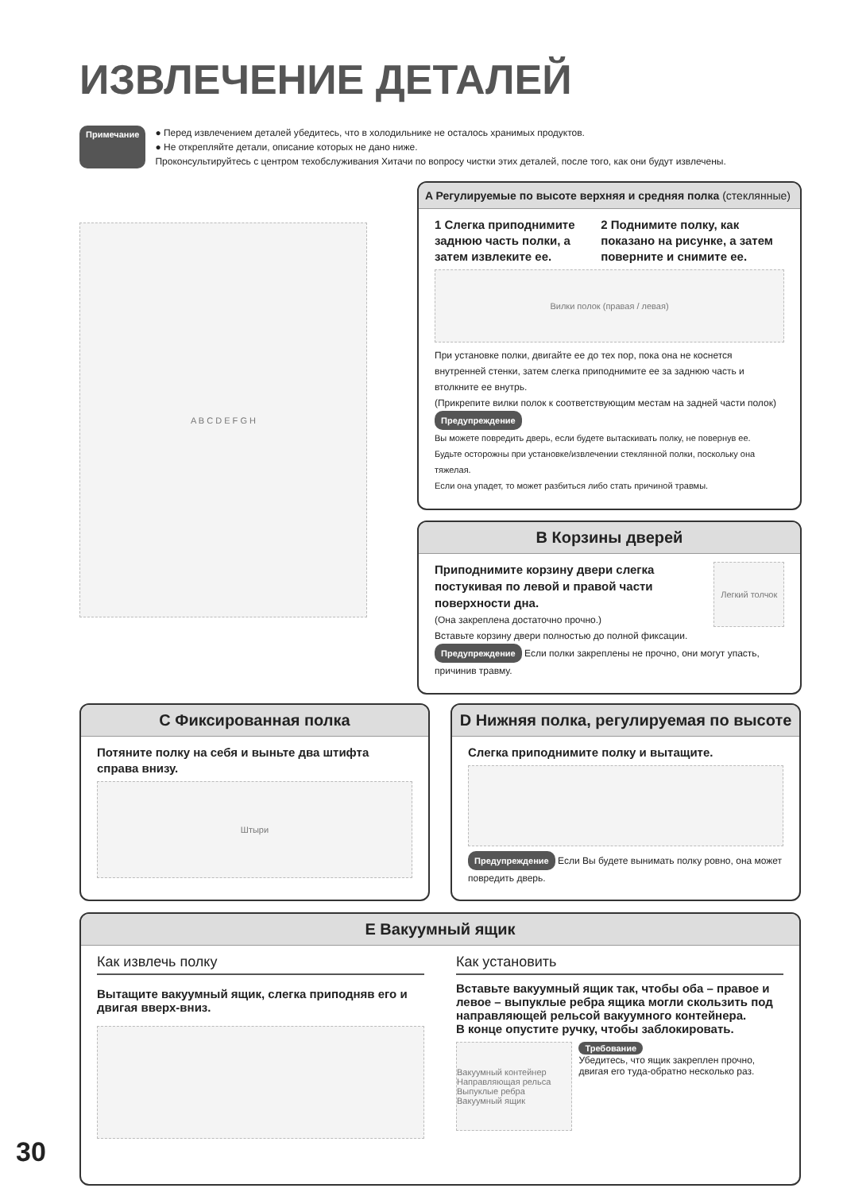ИЗВЛЕЧЕНИЕ ДЕТАЛЕЙ
Примечание ● Перед извлечением деталей убедитесь, что в холодильнике не осталось хранимых продуктов.
● Не открепляйте детали, описание которых не дано ниже.
Проконсультируйтесь с центром техобслуживания Хитачи по вопросу чистки этих деталей, после того, как они будут извлечены.
A B C D E F G H
A Регулируемые по высоте верхняя и средняя полка (стеклянные)
1 Слегка приподнимите заднюю часть полки, а затем извлеките ее.
2 Поднимите полку, как показано на рисунке, а затем поверните и снимите ее.
Вилки полок (правая / левая)
При установке полки, двигайте ее до тех пор, пока она не коснется внутренней стенки, затем слегка приподнимите ее за заднюю часть и втолкните ее внутрь.
(Прикрепите вилки полок к соответствующим местам на задней части полок)
Предупреждение
Вы можете повредить дверь, если будете вытаскивать полку, не повернув ее.
Будьте осторожны при установке/извлечении стеклянной полки, поскольку она тяжелая.
Если она упадет, то может разбиться либо стать причиной травмы.
B Корзины дверей
Приподнимите корзину двери слегка постукивая по левой и правой части поверхности дна.
(Она закреплена достаточно прочно.)
Легкий толчок
Вставьте корзину двери полностью до полной фиксации.
Предупреждение Если полки закреплены не прочно, они могут упасть, причинив травму.
C Фиксированная полка
Потяните полку на себя и выньте два штифта справа внизу.
Штыри
D Нижняя полка, регулируемая по высоте
Слегка приподнимите полку и вытащите.
Предупреждение Если Вы будете вынимать полку ровно, она может повредить дверь.
E Вакуумный ящик
Как извлечь полку
Вытащите вакуумный ящик, слегка приподняв его и двигая вверх-вниз.
Как установить
Вставьте вакуумный ящик так, чтобы оба – правое и левое – выпуклые ребра ящика могли скользить под направляющей рельсой вакуумного контейнера.
В конце опустите ручку, чтобы заблокировать.
Вакуумный контейнер Направляющая рельса Выпуклые ребра Вакуумный ящик
Требование
Убедитесь, что ящик закреплен прочно, двигая его туда-обратно несколько раз.
30